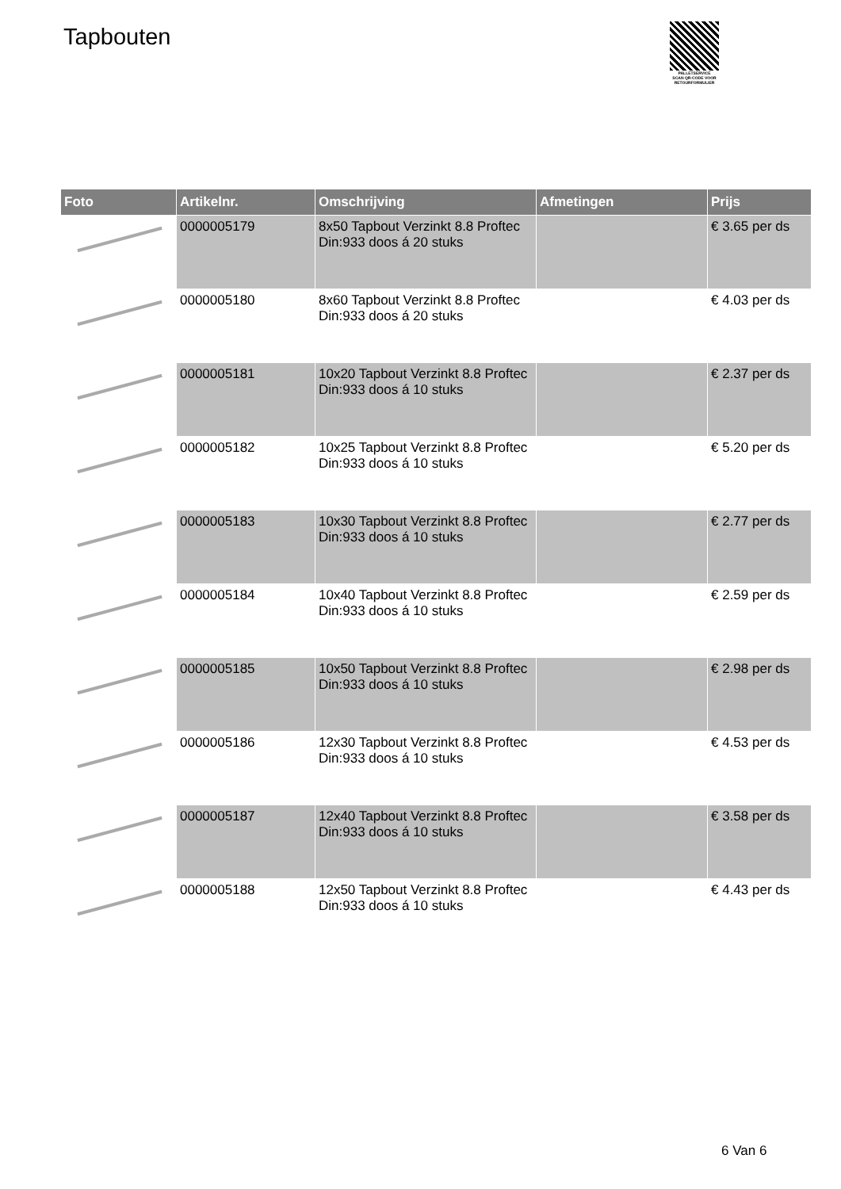Tapbouten
PALLETSERVICE
SCAN QR-CODE VOOR
RETOURFORMULIER
| Foto | Artikelnr. | Omschrijving | Afmetingen | Prijs |
| --- | --- | --- | --- | --- |
| | 0000005179 | 8x50 Tapbout Verzinkt 8.8 Proftec Din:933 doos á 20 stuks | | € 3.65 per ds |
| | 0000005180 | 8x60 Tapbout Verzinkt 8.8 Proftec Din:933 doos á 20 stuks | | € 4.03 per ds |
| | 0000005181 | 10x20 Tapbout Verzinkt 8.8 Proftec Din:933 doos á 10 stuks | | € 2.37 per ds |
| | 0000005182 | 10x25 Tapbout Verzinkt 8.8 Proftec Din:933 doos á 10 stuks | | € 5.20 per ds |
| | 0000005183 | 10x30 Tapbout Verzinkt 8.8 Proftec Din:933 doos á 10 stuks | | € 2.77 per ds |
| | 0000005184 | 10x40 Tapbout Verzinkt 8.8 Proftec Din:933 doos á 10 stuks | | € 2.59 per ds |
| | 0000005185 | 10x50 Tapbout Verzinkt 8.8 Proftec Din:933 doos á 10 stuks | | € 2.98 per ds |
| | 0000005186 | 12x30 Tapbout Verzinkt 8.8 Proftec Din:933 doos á 10 stuks | | € 4.53 per ds |
| | 0000005187 | 12x40 Tapbout Verzinkt 8.8 Proftec Din:933 doos á 10 stuks | | € 3.58 per ds |
| | 0000005188 | 12x50 Tapbout Verzinkt 8.8 Proftec Din:933 doos á 10 stuks | | € 4.43 per ds |
6 Van 6